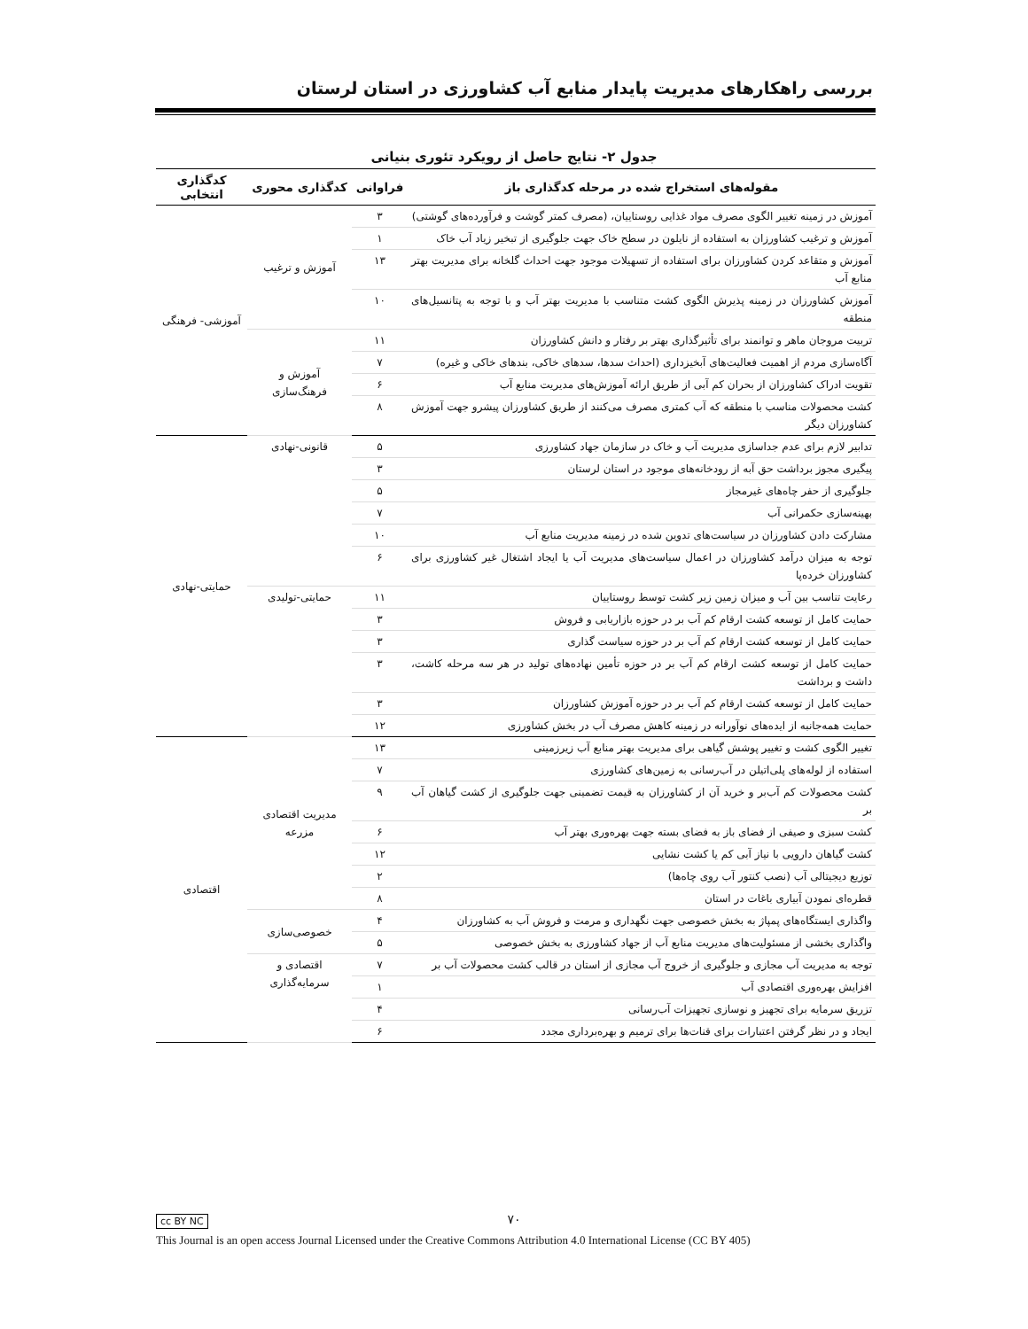بررسی راهکارهای مدیریت پایدار منابع آب کشاورزی در استان لرستان
جدول ۲- نتایج حاصل از رویکرد تئوری بنیانی
| مقوله‌های استخراج شده در مرحله کدگذاری باز | فراوانی | کدگذاری محوری | کدگذاری انتخابی |
| --- | --- | --- | --- |
| آموزش در زمینه تغییر الگوی مصرف مواد غذایی روستاییان، (مصرف کمتر گوشت و فرآورده‌های گوشتی) | ۳ | آموزش و ترغیب | آموزشی- فرهنگی |
| آموزش و ترغیب کشاورزان به استفاده از نایلون در سطح خاک جهت جلوگیری از تبخیر زیاد آب خاک | ۱ | | |
| آموزش و متقاعد کردن کشاورزان برای استفاده از تسهیلات موجود جهت احداث گلخانه برای مدیریت بهتر منابع آب | ۱۳ | | |
| آموزش کشاورزان در زمینه پذیرش الگوی کشت متناسب با مدیریت بهتر آب و با توجه به پتانسیل‌های منطقه | ۱۰ | | |
| تربیت مروجان ماهر و توانمند برای تأثیرگذاری بهتر بر رفتار و دانش کشاورزان | ۱۱ | آموزش و فرهنگ‌سازی | |
| آگاه‌سازی مردم از اهمیت فعالیت‌های آبخیزداری (احداث سدها، سدهای خاکی، بندهای خاکی و غیره) | ۷ | | |
| تقویت ادراک کشاورزان از بحران کم آبی از طریق ارائه آموزش‌های مدیریت منابع آب | ۶ | | |
| کشت محصولات مناسب با منطقه که آب کمتری مصرف می‌کنند از طریق کشاورزان پیشرو جهت آموزش کشاورزان دیگر | ۸ | | |
| تدابیر لازم برای عدم جداسازی مدیریت آب و خاک در سازمان جهاد کشاورزی | ۵ | قانونی-نهادی | حمایتی-نهادی |
| پیگیری مجوز برداشت حق آبه از رودخانه‌های موجود در استان لرستان | ۳ | | |
| جلوگیری از حفر چاه‌های غیرمجاز | ۵ | | |
| بهینه‌سازی حکمرانی آب | ۷ | | |
| مشارکت دادن کشاورزان در سیاست‌های تدوین شده در زمینه مدیریت منابع آب | ۱۰ | | |
| توجه به میزان درآمد کشاورزان در اعمال سیاست‌های مدیریت آب یا ایجاد اشتغال غیر کشاورزی برای کشاورزان خرده‌پا | ۶ | | |
| رعایت تناسب بین آب و میزان زمین زیر کشت توسط روستاییان | ۱۱ | حمایتی-تولیدی | |
| حمایت کامل از توسعه کشت ارقام کم آب بر در حوزه بازاریابی و فروش | ۳ | | |
| حمایت کامل از توسعه کشت ارقام کم آب بر در حوزه سیاست گذاری | ۳ | | |
| حمایت کامل از توسعه کشت ارقام کم آب بر در حوزه تأمین نهاده‌های تولید در هر سه مرحله کاشت، داشت و برداشت | ۳ | | |
| حمایت کامل از توسعه کشت ارقام کم آب بر در حوزه آموزش کشاورزان | ۳ | | |
| حمایت همه‌جانبه از ایده‌های نوآورانه در زمینه کاهش مصرف آب در بخش کشاورزی | ۱۲ | | |
| تغییر الگوی کشت و تغییر پوشش گیاهی برای مدیریت بهتر منابع آب زیرزمینی | ۱۳ | مدیریت اقتصادی مزرعه | اقتصادی |
| استفاده از لوله‌های پلی‌اتیلن در آب‌رسانی به زمین‌های کشاورزی | ۷ | | |
| کشت محصولات کم آب‌بر و خرید آن از کشاورزان به قیمت تضمینی جهت جلوگیری از کشت گیاهان آب بر | ۹ | | |
| کشت سبزی و صیفی از فضای باز به فضای بسته جهت بهره‌وری بهتر آب | ۶ | | |
| کشت گیاهان دارویی با نیاز آبی کم یا کشت نشایی | ۱۲ | | |
| توزیع دیجیتالی آب (نصب کنتور آب روی چاه‌ها) | ۲ | | |
| قطره‌ای نمودن آبیاری باغات در استان | ۸ | | |
| واگذاری ایستگاه‌های پمپاژ به بخش خصوصی جهت نگهداری و مرمت و فروش آب به کشاورزان | ۴ | خصوصی‌سازی | |
| واگذاری بخشی از مسئولیت‌های مدیریت منابع آب از جهاد کشاورزی به بخش خصوصی | ۵ | | |
| توجه به مدیریت آب مجازی و جلوگیری از خروج آب مجازی از استان در قالب کشت محصولات آب بر | ۷ | اقتصادی و سرمایه‌گذاری | |
| افزایش بهره‌وری اقتصادی آب | ۱ | | |
| تزریق سرمایه برای تجهیز و نوسازی تجهیزات آب‌رسانی | ۴ | | |
| ایجاد و در نظر گرفتن اعتبارات برای قنات‌ها برای ترمیم و بهره‌برداری مجدد | ۶ | | |
cc BY NC ۷۰
This Journal is an open access Journal Licensed under the Creative Commons Attribution 4.0 International License (CC BY 405)